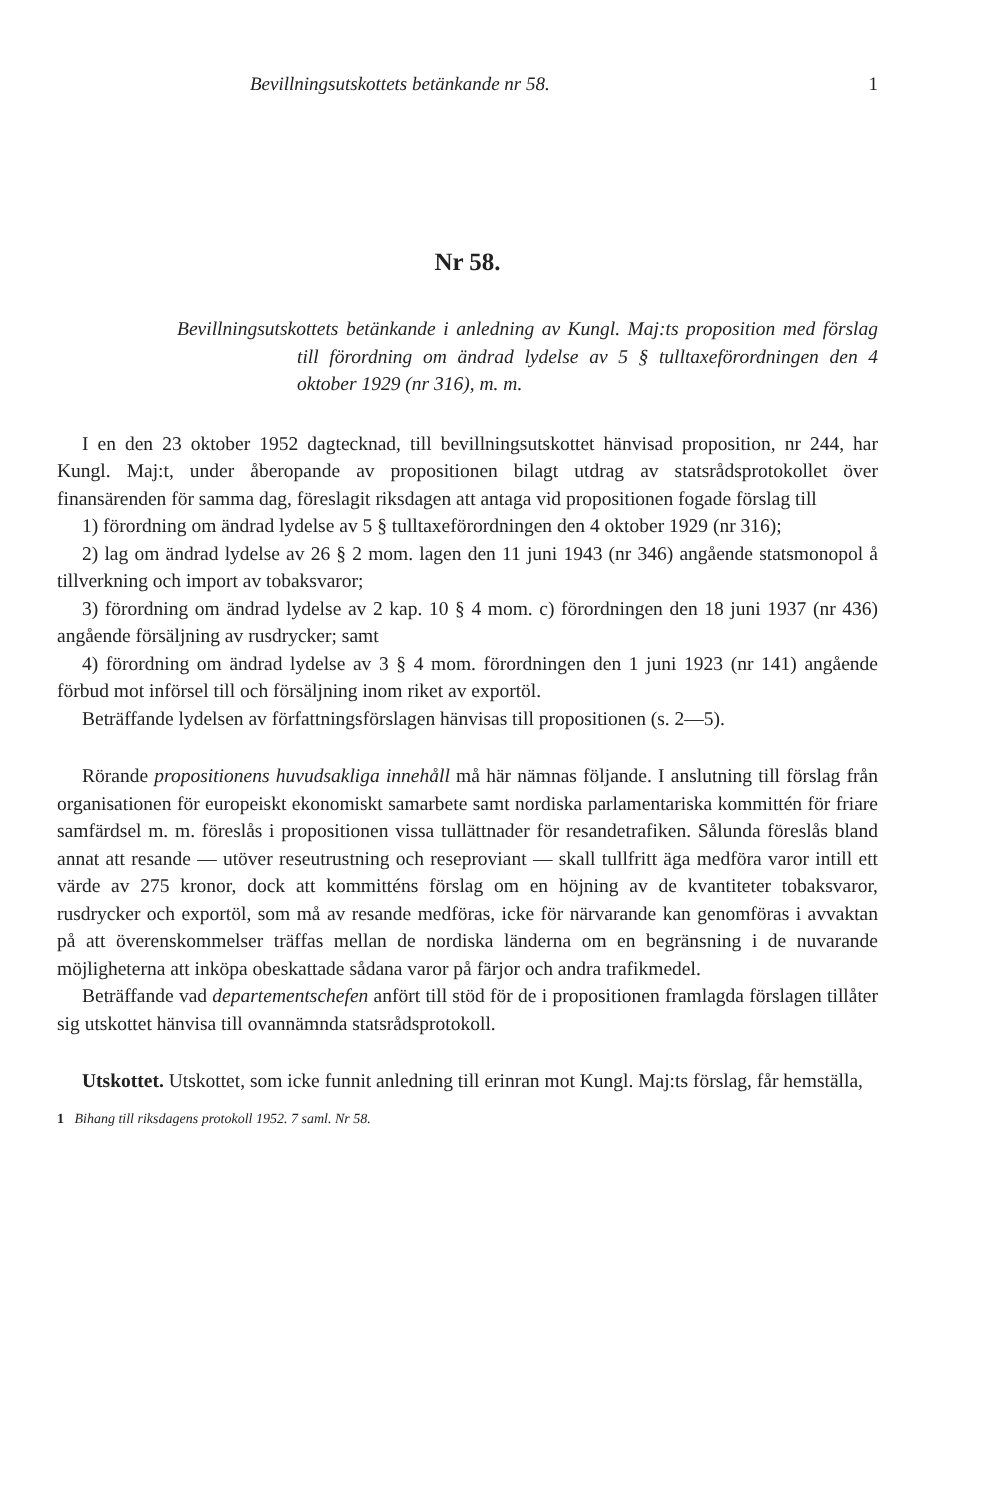Bevillningsutskottets betänkande nr 58. 1
Nr 58.
Bevillningsutskottets betänkande i anledning av Kungl. Maj:ts proposition med förslag till förordning om ändrad lydelse av 5 § tulltaxeförordningen den 4 oktober 1929 (nr 316), m. m.
I en den 23 oktober 1952 dagtecknad, till bevillningsutskottet hänvisad proposition, nr 244, har Kungl. Maj:t, under åberopande av propositionen bilagt utdrag av statsrådsprotokollet över finansärenden för samma dag, föreslagit riksdagen att antaga vid propositionen fogade förslag till
1) förordning om ändrad lydelse av 5 § tulltaxeförordningen den 4 oktober 1929 (nr 316);
2) lag om ändrad lydelse av 26 § 2 mom. lagen den 11 juni 1943 (nr 346) angående statsmonopol å tillverkning och import av tobaksvaror;
3) förordning om ändrad lydelse av 2 kap. 10 § 4 mom. c) förordningen den 18 juni 1937 (nr 436) angående försäljning av rusdrycker; samt
4) förordning om ändrad lydelse av 3 § 4 mom. förordningen den 1 juni 1923 (nr 141) angående förbud mot införsel till och försäljning inom riket av exportöl.
Beträffande lydelsen av författningsförslagen hänvisas till propositionen (s. 2—5).
Rörande propositionens huvudsakliga innehåll må här nämnas följande. I anslutning till förslag från organisationen för europeiskt ekonomiskt samarbete samt nordiska parlamentariska kommittén för friare samfärdsel m. m. föreslås i propositionen vissa tullättnader för resandetrafiken. Sålunda föreslås bland annat att resande — utöver reseutrustning och reseproviant — skall tullfritt äga medföra varor intill ett värde av 275 kronor, dock att kommitténs förslag om en höjning av de kvantiteter tobaksvaror, rusdrycker och exportöl, som må av resande medföras, icke för närvarande kan genomföras i avvaktan på att överenskommelser träffas mellan de nordiska länderna om en begränsning i de nuvarande möjligheterna att inköpa obeskattade sådana varor på färjor och andra trafikmedel.
Beträffande vad departementschefen anfört till stöd för de i propositionen framlagda förslagen tillåter sig utskottet hänvisa till ovannämnda statsrådsprotokoll.
Utskottet. Utskottet, som icke funnit anledning till erinran mot Kungl. Maj:ts förslag, får hemställa,
1 Bihang till riksdagens protokoll 1952. 7 saml. Nr 58.